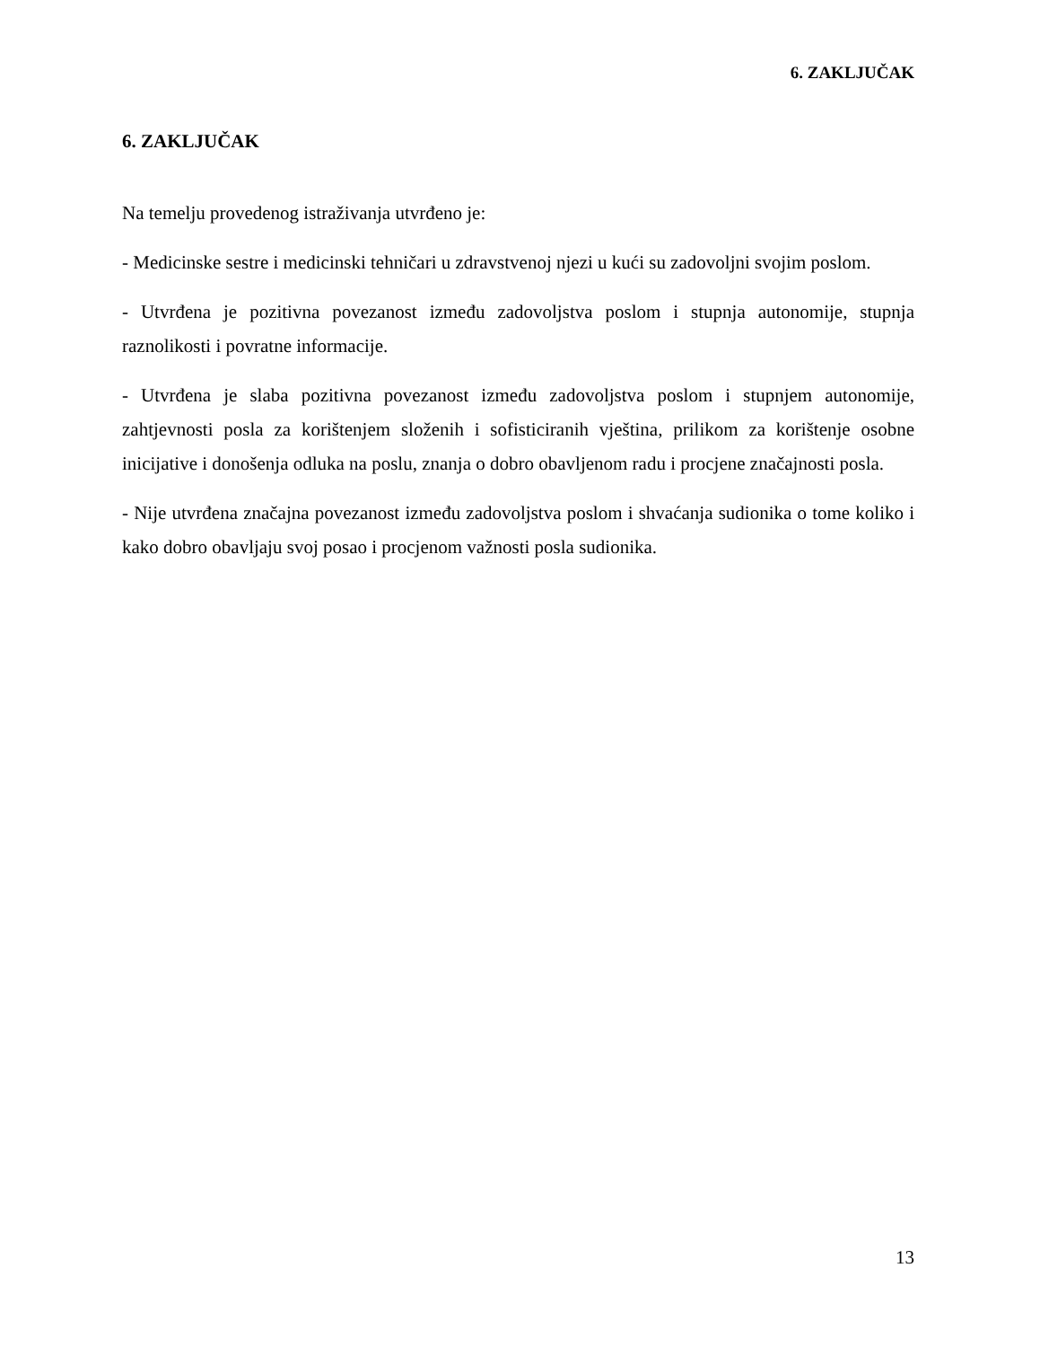6. ZAKLJUČAK
6. ZAKLJUČAK
Na temelju provedenog istraživanja utvrđeno je:
- Medicinske sestre i medicinski tehničari u zdravstvenoj njezi u kući su zadovoljni svojim poslom.
- Utvrđena je pozitivna povezanost između zadovoljstva poslom i stupnja autonomije, stupnja raznolikosti i povratne informacije.
- Utvrđena je slaba pozitivna povezanost između zadovoljstva poslom i stupnjem autonomije, zahtjevnosti posla za korištenjem složenih i sofisticiranih vještina, prilikom za korištenje osobne inicijative i donošenja odluka na poslu, znanja o dobro obavljenom radu i procjene značajnosti posla.
- Nije utvrđena značajna povezanost između zadovoljstva poslom i shvaćanja sudionika o tome koliko i kako dobro obavljaju svoj posao i procjenom važnosti posla sudionika.
13